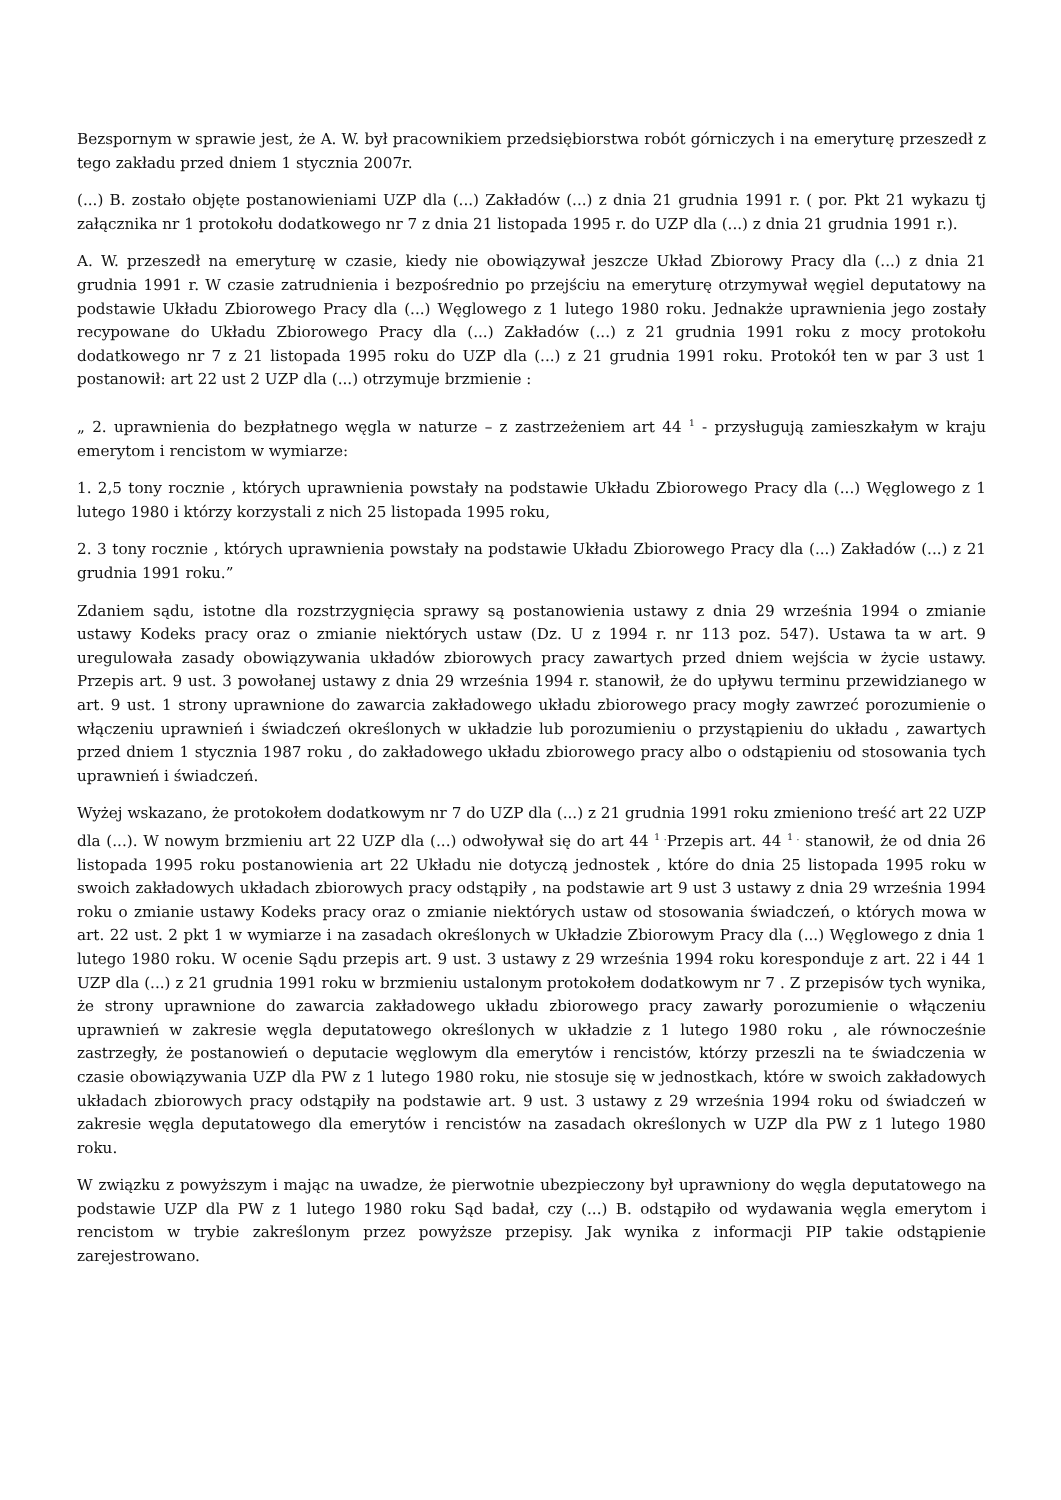Bezspornym w sprawie jest, że A. W. był pracownikiem przedsiębiorstwa robót górniczych i na emeryturę przeszedł z tego zakładu przed dniem 1 stycznia 2007r.
(...) B. zostało objęte postanowieniami UZP dla (...) Zakładów (...) z dnia 21 grudnia 1991 r. ( por. Pkt 21 wykazu tj załącznika nr 1 protokołu dodatkowego nr 7 z dnia 21 listopada 1995 r. do UZP dla (...) z dnia 21 grudnia 1991 r.).
A. W. przeszedł na emeryturę w czasie, kiedy nie obowiązywał jeszcze Układ Zbiorowy Pracy dla (...) z dnia 21 grudnia 1991 r. W czasie zatrudnienia i bezpośrednio po przejściu na emeryturę otrzymywał węgiel deputatowy na podstawie Układu Zbiorowego Pracy dla (...) Węglowego z 1 lutego 1980 roku. Jednakże uprawnienia jego zostały recypowane do Układu Zbiorowego Pracy dla (...) Zakładów (...) z 21 grudnia 1991 roku z mocy protokołu dodatkowego nr 7 z 21 listopada 1995 roku do UZP dla (...) z 21 grudnia 1991 roku. Protokół ten w par 3 ust 1 postanowił: art 22 ust 2 UZP dla (...) otrzymuje brzmienie :
„ 2. uprawnienia do bezpłatnego węgla w naturze – z zastrzeżeniem art 44 <sup>1</sup> - przysługują zamieszkałym w kraju emerytom i rencistom w wymiarze:
1. 2,5 tony rocznie , których uprawnienia powstały na podstawie Układu Zbiorowego Pracy dla (...) Węglowego z 1 lutego 1980 i którzy korzystali z nich 25 listopada 1995 roku,
2. 3 tony rocznie , których uprawnienia powstały na podstawie Układu Zbiorowego Pracy dla (...) Zakładów (...) z 21 grudnia 1991 roku.”
Zdaniem sądu, istotne dla rozstrzygnięcia sprawy są postanowienia ustawy z dnia 29 września 1994 o zmianie ustawy Kodeks pracy oraz o zmianie niektórych ustaw (Dz. U z 1994 r. nr 113 poz. 547). Ustawa ta w art. 9 uregulowała zasady obowiązywania układów zbiorowych pracy zawartych przed dniem wejścia w życie ustawy. Przepis art. 9 ust. 3 powołanej ustawy z dnia 29 września 1994 r. stanowił, że do upływu terminu przewidzianego w art. 9 ust. 1 strony uprawnione do zawarcia zakładowego układu zbiorowego pracy mogły zawrzeć porozumienie o włączeniu uprawnień i świadczeń określonych w układzie lub porozumieniu o przystąpieniu do układu , zawartych przed dniem 1 stycznia 1987 roku , do zakładowego układu zbiorowego pracy albo o odstąpieniu od stosowania tych uprawnień i świadczeń.
Wyżej wskazano, że protokołem dodatkowym nr 7 do UZP dla (...) z 21 grudnia 1991 roku zmieniono treść art 22 UZP dla (...). W nowym brzmieniu art 22 UZP dla (...) odwoływał się do art 44 <sup>1 .</sup>Przepis art. 44 <sup>1 .</sup> stanowił, że od dnia 26 listopada 1995 roku postanowienia art 22 Układu nie dotyczą jednostek , które do dnia 25 listopada 1995 roku w swoich zakładowych układach zbiorowych pracy odstąpiły , na podstawie art 9 ust 3 ustawy z dnia 29 września 1994 roku o zmianie ustawy Kodeks pracy oraz o zmianie niektórych ustaw od stosowania świadczeń, o których mowa w art. 22 ust. 2 pkt 1 w wymiarze i na zasadach określonych w Układzie Zbiorowym Pracy dla (...) Węglowego z dnia 1 lutego 1980 roku. W ocenie Sądu przepis art. 9 ust. 3 ustawy z 29 września 1994 roku koresponduje z art. 22 i 44 1 UZP dla (...) z 21 grudnia 1991 roku w brzmieniu ustalonym protokołem dodatkowym nr 7 . Z przepisów tych wynika, że strony uprawnione do zawarcia zakładowego układu zbiorowego pracy zawarły porozumienie o włączeniu uprawnień w zakresie węgla deputatowego określonych w układzie z 1 lutego 1980 roku , ale równocześnie zastrzegły, że postanowień o deputacie węglowym dla emerytów i rencistów, którzy przeszli na te świadczenia w czasie obowiązywania UZP dla PW z 1 lutego 1980 roku, nie stosuje się w jednostkach, które w swoich zakładowych układach zbiorowych pracy odstąpiły na podstawie art. 9 ust. 3 ustawy z 29 września 1994 roku od świadczeń w zakresie węgla deputatowego dla emerytów i rencistów na zasadach określonych w UZP dla PW z 1 lutego 1980 roku.
W związku z powyższym i mając na uwadze, że pierwotnie ubezpieczony był uprawniony do węgla deputatowego na podstawie UZP dla PW z 1 lutego 1980 roku Sąd badał, czy (...) B. odstąpiło od wydawania węgla emerytom i rencistom w trybie zakreślonym przez powyższe przepisy. Jak wynika z informacji PIP takie odstąpienie zarejestrowano.